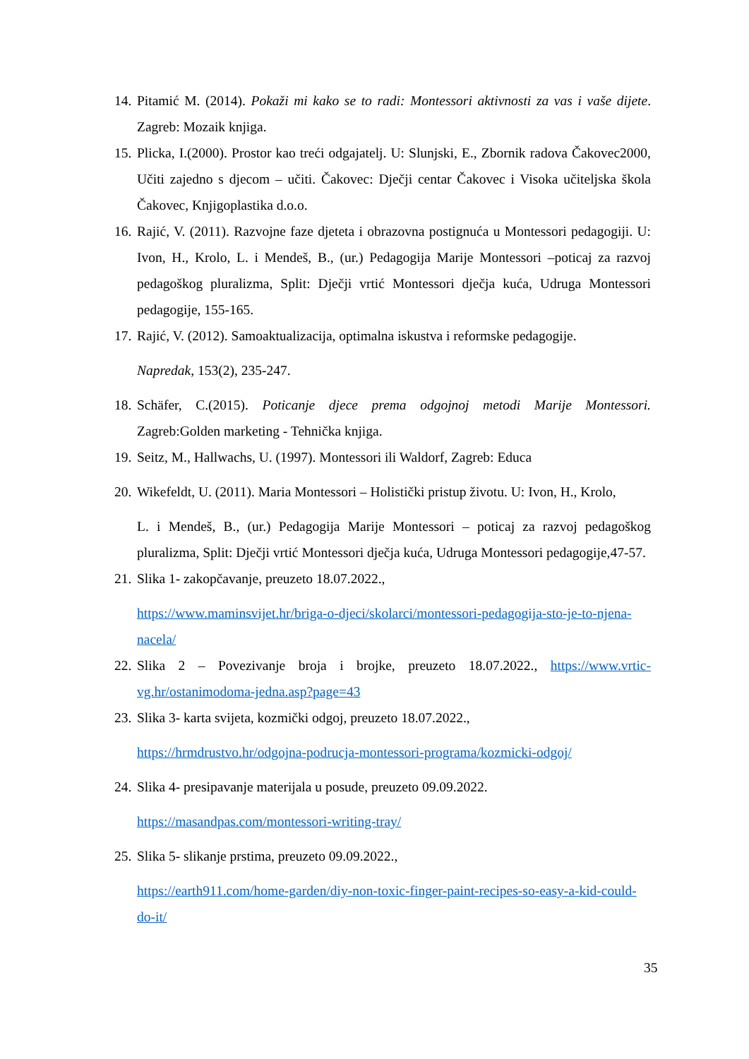14. Pitamić M. (2014). Pokaži mi kako se to radi: Montessori aktivnosti za vas i vaše dijete. Zagreb: Mozaik knjiga.
15. Plicka, I.(2000). Prostor kao treći odgajatelj. U: Slunjski, E., Zbornik radova Čakovec2000, Učiti zajedno s djecom – učiti. Čakovec: Dječji centar Čakovec i Visoka učiteljska škola Čakovec, Knjigoplastika d.o.o.
16. Rajić, V. (2011). Razvojne faze djeteta i obrazovna postignuća u Montessori pedagogiji. U: Ivon, H., Krolo, L. i Mendeš, B., (ur.) Pedagogija Marije Montessori –poticaj za razvoj pedagoškog pluralizma, Split: Dječji vrtić Montessori dječja kuća, Udruga Montessori pedagogije, 155-165.
17. Rajić, V. (2012). Samoaktualizacija, optimalna iskustva i reformske pedagogije.
Napredak, 153(2), 235-247.
18. Schäfer, C.(2015). Poticanje djece prema odgojnoj metodi Marije Montessori. Zagreb:Golden marketing - Tehnička knjiga.
19. Seitz, M., Hallwachs, U. (1997). Montessori ili Waldorf, Zagreb: Educa
20. Wikefeldt, U. (2011). Maria Montessori – Holistički pristup životu. U: Ivon, H., Krolo,
L. i Mendeš, B., (ur.) Pedagogija Marije Montessori – poticaj za razvoj pedagoškog pluralizma, Split: Dječji vrtić Montessori dječja kuća, Udruga Montessori pedagogije,47-57.
21. Slika 1- zakopčavanje, preuzeto 18.07.2022.,
https://www.maminsvijet.hr/briga-o-djeci/skolarci/montessori-pedagogija-sto-je-to-njena-nacela/
22. Slika 2 – Povezivanje broja i brojke, preuzeto 18.07.2022., https://www.vrtic-vg.hr/ostanimodoma-jedna.asp?page=43
23. Slika 3- karta svijeta, kozmički odgoj, preuzeto 18.07.2022.,
https://hrmdrustvo.hr/odgojna-podrucja-montessori-programa/kozmicki-odgoj/
24. Slika 4- presipavanje materijala u posude, preuzeto 09.09.2022.
https://masandpas.com/montessori-writing-tray/
25. Slika 5- slikanje prstima, preuzeto 09.09.2022.,
https://earth911.com/home-garden/diy-non-toxic-finger-paint-recipes-so-easy-a-kid-could-do-it/
35